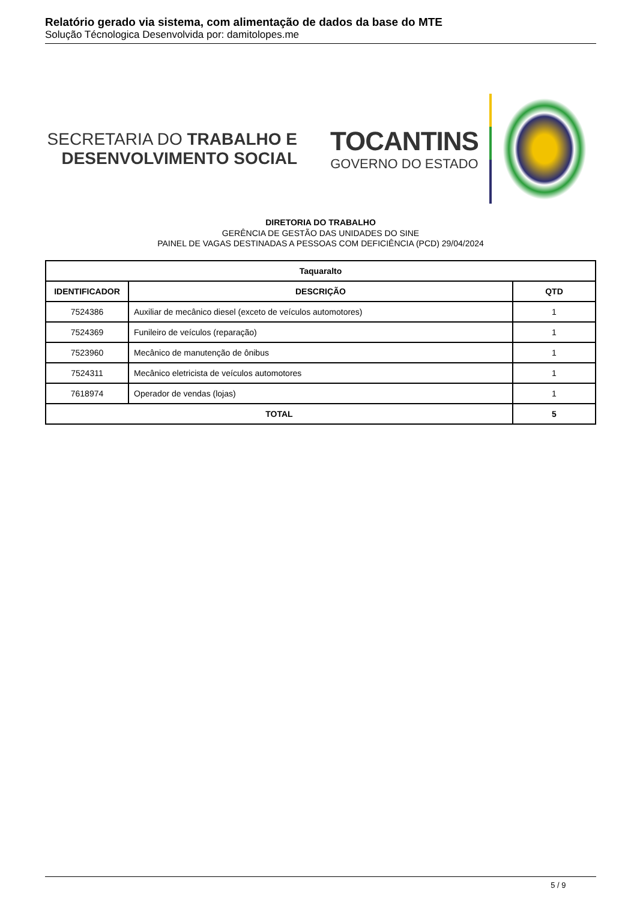Relatório gerado via sistema, com alimentação de dados da base do MTE
Solução Técnologica Desenvolvida por: damitolopes.me
SECRETARIA DO TRABALHO E
DESENVOLVIMENTO SOCIAL
TOCANTINS
GOVERNO DO ESTADO
DIRETORIA DO TRABALHO
GERÊNCIA DE GESTÃO DAS UNIDADES DO SINE
PAINEL DE VAGAS DESTINADAS A PESSOAS COM DEFICIÊNCIA (PCD) 29/04/2024
| Taquaralto | | |
| --- | --- | --- |
| IDENTIFICADOR | DESCRIÇÃO | QTD |
| 7524386 | Auxiliar de mecânico diesel (exceto de veículos automotores) | 1 |
| 7524369 | Funileiro de veículos (reparação) | 1 |
| 7523960 | Mecânico de manutenção de ônibus | 1 |
| 7524311 | Mecânico eletricista de veículos automotores | 1 |
| 7618974 | Operador de vendas (lojas) | 1 |
| TOTAL | | 5 |
5 / 9